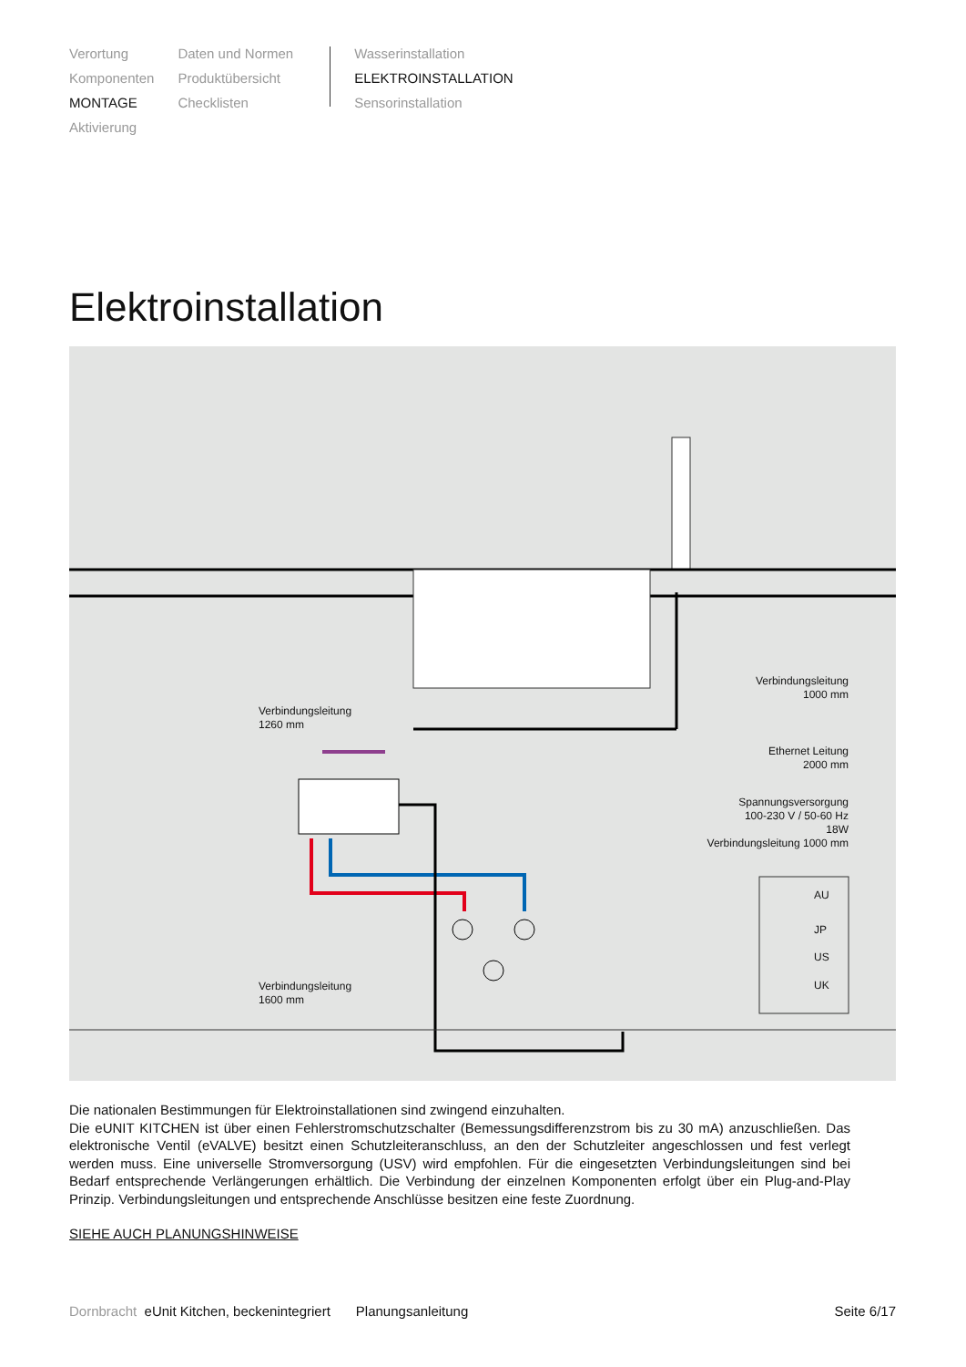Verortung
Komponenten
MONTAGE
Aktivierung
Daten und Normen
Produktübersicht
Checklisten
Wasserinstallation
ELEKTROINSTALLATION
Sensorinstallation
Elektroinstallation
Verbindungsleitung
1000 mm
Verbindungsleitung
1260 mm
Ethernet Leitung
2000 mm
Spannungsversorgung
100-230 V / 50-60 Hz
18W
Verbindungsleitung 1000 mm
AU
JP
US
UK
Verbindungsleitung
1600 mm
Die nationalen Bestimmungen für Elektroinstallationen sind zwingend einzuhalten.
Die eUNIT KITCHEN ist über einen Fehlerstromschutzschalter (Bemessungsdifferenzstrom bis zu 30 mA) anzuschließen. Das elektronische Ventil (eVALVE) besitzt einen Schutzleiteranschluss, an den der Schutzleiter angeschlossen und fest verlegt werden muss. Eine universelle Stromversorgung (USV) wird empfohlen. Für die eingesetzten Verbindungsleitungen sind bei Bedarf entsprechende Verlängerungen erhältlich. Die Verbindung der einzelnen Komponenten erfolgt über ein Plug-and-Play Prinzip. Verbindungsleitungen und entsprechende Anschlüsse besitzen eine feste Zuordnung.
SIEHE AUCH PLANUNGSHINWEISE
Dornbracht eUnit Kitchen, beckenintegriert Planungsanleitung Seite 6/17